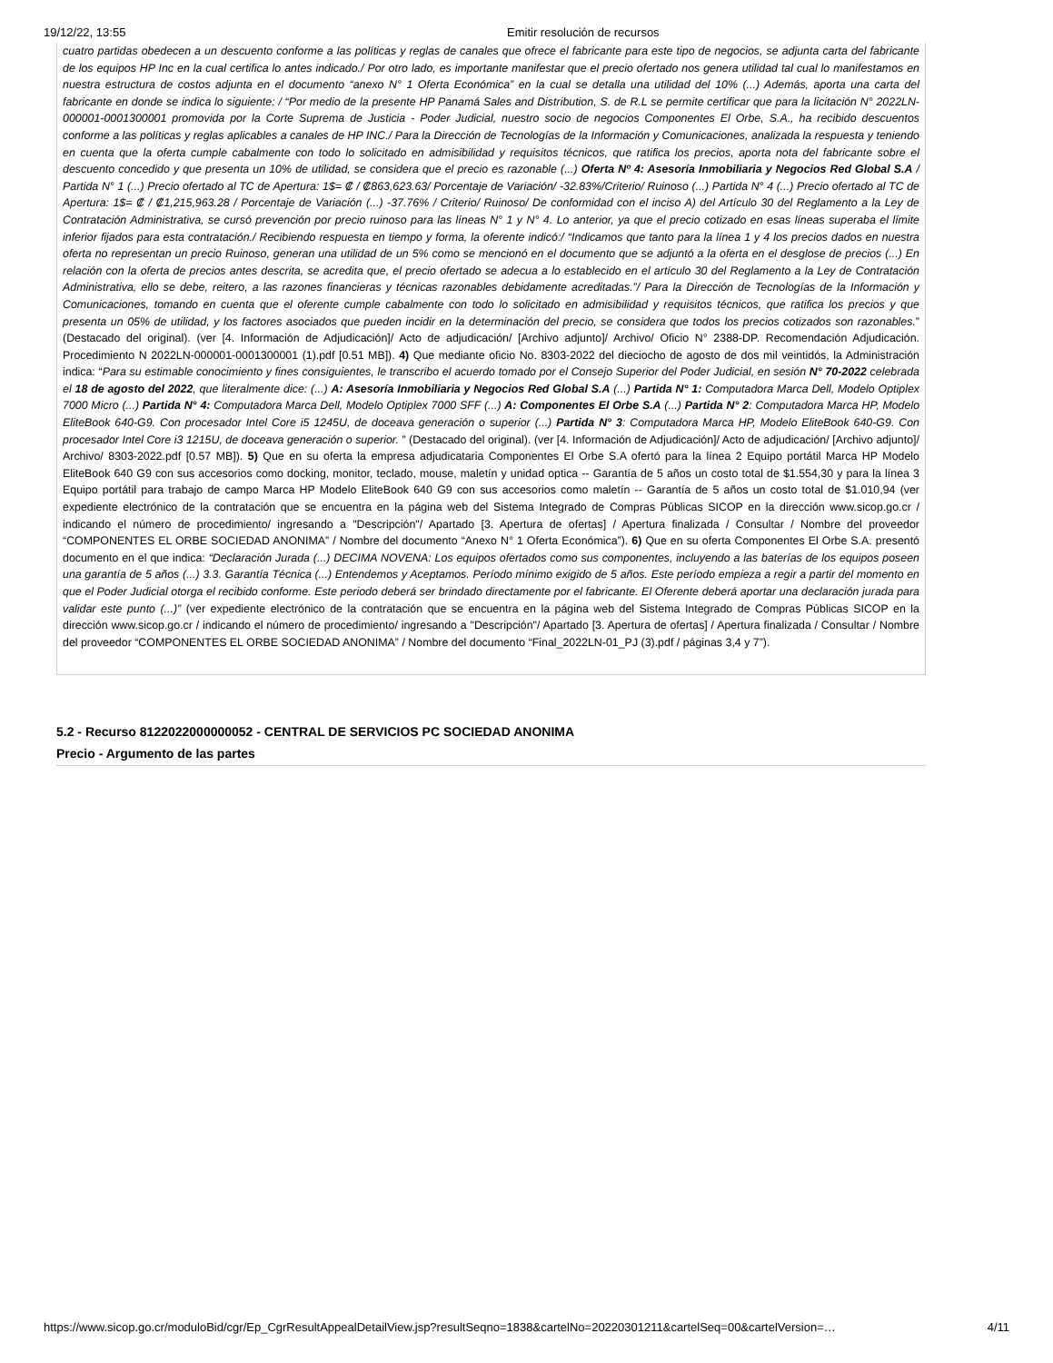19/12/22, 13:55 Emitir resolución de recursos
cuatro partidas obedecen a un descuento conforme a las políticas y reglas de canales que ofrece el fabricante para este tipo de negocios, se adjunta carta del fabricante de los equipos HP Inc en la cual certifica lo antes indicado./ Por otro lado, es importante manifestar que el precio ofertado nos genera utilidad tal cual lo manifestamos en nuestra estructura de costos adjunta en el documento “anexo N° 1 Oferta Económica” en la cual se detalla una utilidad del 10% (...) Además, aporta una carta del fabricante en donde se indica lo siguiente: / “Por medio de la presente HP Panamá Sales and Distribution, S. de R.L se permite certificar que para la licitación N° 2022LN-000001-0001300001 promovida por la Corte Suprema de Justicia - Poder Judicial, nuestro socio de negocios Componentes El Orbe, S.A., ha recibido descuentos conforme a las políticas y reglas aplicables a canales de HP INC./ Para la Dirección de Tecnologías de la Información y Comunicaciones, analizada la respuesta y teniendo en cuenta que la oferta cumple cabalmente con todo lo solicitado en admisibilidad y requisitos técnicos, que ratifica los precios, aporta nota del fabricante sobre el descuento concedido y que presenta un 10% de utilidad, se considera que el precio es razonable (...) Oferta Nº 4: Asesoría Inmobiliaria y Negocios Red Global S.A / Partida N° 1 (...) Precio ofertado al TC de Apertura: 1$= ₡ / ₡863,623.63/ Porcentaje de Variación/ -32.83%/Criterio/ Ruinoso (...) Partida N° 4 (...) Precio ofertado al TC de Apertura: 1$= ₡ / ₡1,215,963.28 / Porcentaje de Variación (...) -37.76% / Criterio/ Ruinoso/ De conformidad con el inciso A) del Artículo 30 del Reglamento a la Ley de Contratación Administrativa, se cursó prevención por precio ruinoso para las líneas N° 1 y N° 4. Lo anterior, ya que el precio cotizado en esas líneas superaba el límite inferior fijados para esta contratación./ Recibiendo respuesta en tiempo y forma, la oferente indicó:/ “Indicamos que tanto para la línea 1 y 4 los precios dados en nuestra oferta no representan un precio Ruinoso, generan una utilidad de un 5% como se mencionó en el documento que se adjuntó a la oferta en el desglose de precios (...) En relación con la oferta de precios antes descrita, se acredita que, el precio ofertado se adecua a lo establecido en el artículo 30 del Reglamento a la Ley de Contratación Administrativa, ello se debe, reitero, a las razones financieras y técnicas razonables debidamente acreditadas.”/ Para la Dirección de Tecnologías de la Información y Comunicaciones, tomando en cuenta que el oferente cumple cabalmente con todo lo solicitado en admisibilidad y requisitos técnicos, que ratifica los precios y que presenta un 05% de utilidad, y los factores asociados que pueden incidir en la determinación del precio, se considera que todos los precios cotizados son razonables.” (Destacado del original). (ver [4. Información de Adjudicación]/ Acto de adjudicación/ [Archivo adjunto]/ Archivo/ Oficio N° 2388-DP. Recomendación Adjudicación. Procedimiento N 2022LN-000001-0001300001 (1).pdf [0.51 MB]). 4) Que mediante oficio No. 8303-2022 del dieciocho de agosto de dos mil veintidós, la Administración indica: “Para su estimable conocimiento y fines consiguientes, le transcribo el acuerdo tomado por el Consejo Superior del Poder Judicial, en sesión N° 70-2022 celebrada el 18 de agosto del 2022, que literalmente dice: (...) A: Asesoría Inmobiliaria y Negocios Red Global S.A (...) Partida N° 1: Computadora Marca Dell, Modelo Optiplex 7000 Micro (...) Partida N° 4: Computadora Marca Dell, Modelo Optiplex 7000 SFF (...) A: Componentes El Orbe S.A (...) Partida N° 2: Computadora Marca HP, Modelo EliteBook 640-G9. Con procesador Intel Core i5 1245U, de doceava generación o superior (...) Partida N° 3: Computadora Marca HP, Modelo EliteBook 640-G9. Con procesador Intel Core i3 1215U, de doceava generación o superior. ” (Destacado del original). (ver [4. Información de Adjudicación]/ Acto de adjudicación/ [Archivo adjunto]/ Archivo/ 8303-2022.pdf [0.57 MB]). 5) Que en su oferta la empresa adjudicataria Componentes El Orbe S.A ofertó para la línea 2 Equipo portátil Marca HP Modelo EliteBook 640 G9 con sus accesorios como docking, monitor, teclado, mouse, maletín y unidad optica -- Garantía de 5 años un costo total de $1.554,30 y para la línea 3 Equipo portátil para trabajo de campo Marca HP Modelo EliteBook 640 G9 con sus accesorios como maletín -- Garantía de 5 años un costo total de $1.010,94 (ver expediente electrónico de la contratación que se encuentra en la página web del Sistema Integrado de Compras Públicas SICOP en la dirección www.sicop.go.cr / indicando el número de procedimiento/ ingresando a "Descripción"/ Apartado [3. Apertura de ofertas] / Apertura finalizada / Consultar / Nombre del proveedor “COMPONENTES EL ORBE SOCIEDAD ANONIMA” / Nombre del documento “Anexo N° 1 Oferta Económica”). 6) Que en su oferta Componentes El Orbe S.A. presentó documento en el que indica: “Declaración Jurada (...) DECIMA NOVENA: Los equipos ofertados como sus componentes, incluyendo a las baterías de los equipos poseen una garantía de 5 años (...) 3.3. Garantía Técnica (...) Entendemos y Aceptamos. Período mínimo exigido de 5 años. Este período empieza a regir a partir del momento en que el Poder Judicial otorga el recibido conforme. Este periodo deberá ser brindado directamente por el fabricante. El Oferente deberá aportar una declaración jurada para validar este punto (...)” (ver expediente electrónico de la contratación que se encuentra en la página web del Sistema Integrado de Compras Públicas SICOP en la dirección www.sicop.go.cr / indicando el número de procedimiento/ ingresando a "Descripción"/ Apartado [3. Apertura de ofertas] / Apertura finalizada / Consultar / Nombre del proveedor “COMPONENTES EL ORBE SOCIEDAD ANONIMA” / Nombre del documento “Final_2022LN-01_PJ (3).pdf / páginas 3,4 y 7”).
5.2 - Recurso 8122022000000052 - CENTRAL DE SERVICIOS PC SOCIEDAD ANONIMA
Precio - Argumento de las partes
https://www.sicop.go.cr/moduloBid/cgr/Ep_CgrResultAppealDetailView.jsp?resultSeqno=1838&cartelNo=20220301211&cartelSeq=00&cartelVersion=… 4/11